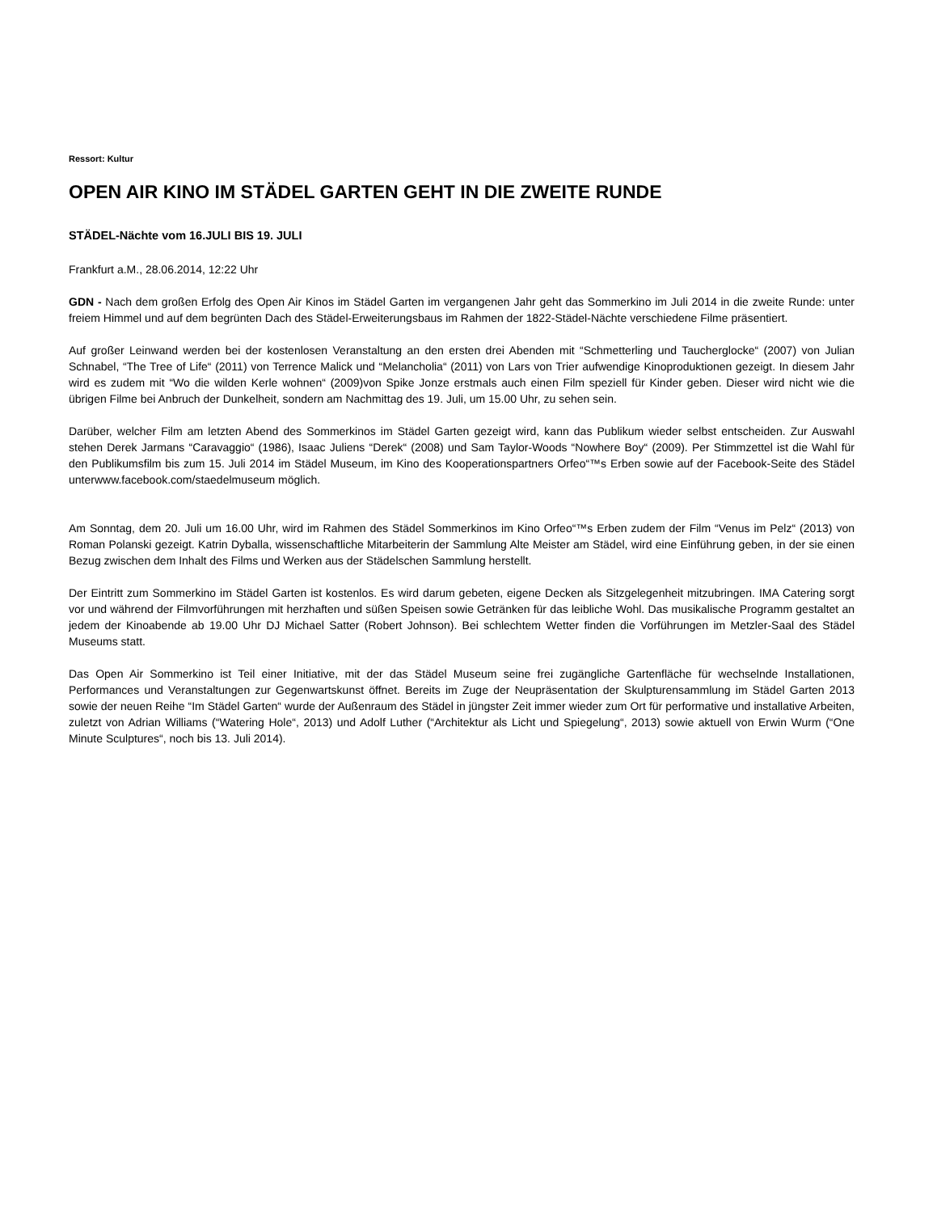Ressort: Kultur
OPEN AIR KINO IM STÄDEL GARTEN GEHT IN DIE ZWEITE RUNDE
STÄDEL-Nächte vom 16.JULI BIS 19. JULI
Frankfurt a.M., 28.06.2014, 12:22 Uhr
GDN - Nach dem großen Erfolg des Open Air Kinos im Städel Garten im vergangenen Jahr geht das Sommerkino im Juli 2014 in die zweite Runde: unter freiem Himmel und auf dem begrünten Dach des Städel-Erweiterungsbaus im Rahmen der 1822-Städel-Nächte verschiedene Filme präsentiert.
Auf großer Leinwand werden bei der kostenlosen Veranstaltung an den ersten drei Abenden mit “Schmetterling und Taucherglocke“ (2007) von Julian Schnabel, “The Tree of Life“ (2011) von Terrence Malick und “Melancholia“ (2011) von Lars von Trier aufwendige Kinoproduktionen gezeigt. In diesem Jahr wird es zudem mit “Wo die wilden Kerle wohnen“ (2009)von Spike Jonze erstmals auch einen Film speziell für Kinder geben. Dieser wird nicht wie die übrigen Filme bei Anbruch der Dunkelheit, sondern am Nachmittag des 19. Juli, um 15.00 Uhr, zu sehen sein.
Darüber, welcher Film am letzten Abend des Sommerkinos im Städel Garten gezeigt wird, kann das Publikum wieder selbst entscheiden. Zur Auswahl stehen Derek Jarmans “Caravaggio“ (1986), Isaac Juliens “Derek“ (2008) und Sam Taylor-Woods “Nowhere Boy“ (2009). Per Stimmzettel ist die Wahl für den Publikumsfilm bis zum 15. Juli 2014 im Städel Museum, im Kino des Kooperationspartners Orfeo“™s Erben sowie auf der Facebook-Seite des Städel unterwww.facebook.com/staedelmuseum möglich.
Am Sonntag, dem 20. Juli um 16.00 Uhr, wird im Rahmen des Städel Sommerkinos im Kino Orfeo“™s Erben zudem der Film “Venus im Pelz“ (2013) von Roman Polanski gezeigt. Katrin Dyballa, wissenschaftliche Mitarbeiterin der Sammlung Alte Meister am Städel, wird eine Einführung geben, in der sie einen Bezug zwischen dem Inhalt des Films und Werken aus der Städelschen Sammlung herstellt.
Der Eintritt zum Sommerkino im Städel Garten ist kostenlos. Es wird darum gebeten, eigene Decken als Sitzgelegenheit mitzubringen. IMA Catering sorgt vor und während der Filmvorführungen mit herzhaften und süßen Speisen sowie Getränken für das leibliche Wohl. Das musikalische Programm gestaltet an jedem der Kinoabende ab 19.00 Uhr DJ Michael Satter (Robert Johnson). Bei schlechtem Wetter finden die Vorführungen im Metzler-Saal des Städel Museums statt.
Das Open Air Sommerkino ist Teil einer Initiative, mit der das Städel Museum seine frei zugängliche Gartenfläche für wechselnde Installationen, Performances und Veranstaltungen zur Gegenwartskunst öffnet. Bereits im Zuge der Neupräsentation der Skulpturensammlung im Städel Garten 2013 sowie der neuen Reihe “Im Städel Garten“ wurde der Außenraum des Städel in jüngster Zeit immer wieder zum Ort für performative und installative Arbeiten, zuletzt von Adrian Williams (“Watering Hole“, 2013) und Adolf Luther (“Architektur als Licht und Spiegelung“, 2013) sowie aktuell von Erwin Wurm (“One Minute Sculptures“, noch bis 13. Juli 2014).